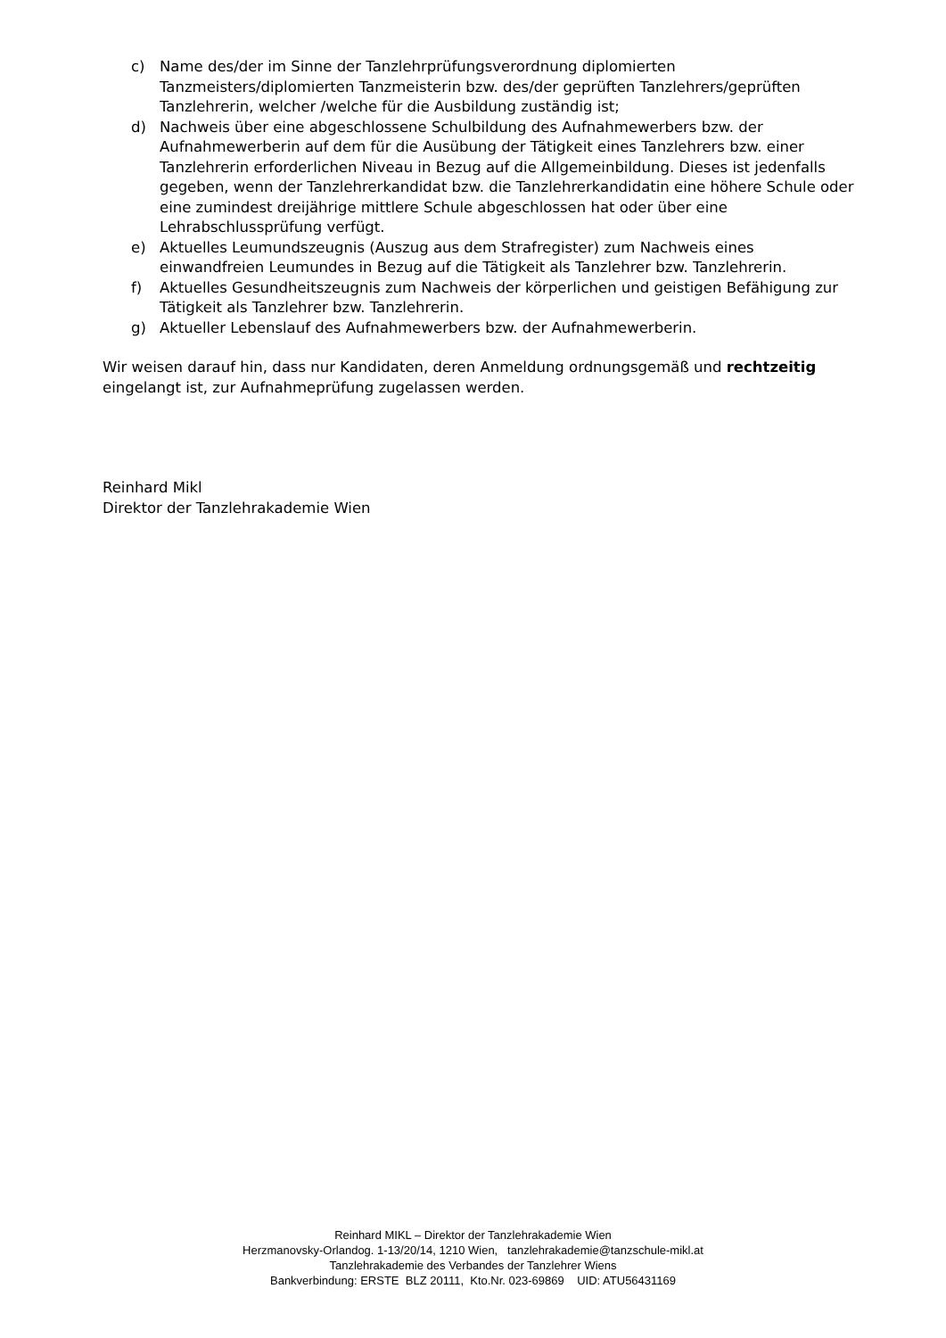c) Name des/der im Sinne der Tanzlehrprüfungsverordnung diplomierten Tanzmeisters/diplomierten Tanzmeisterin bzw. des/der geprüften Tanzlehrers/geprüften Tanzlehrerin, welcher /welche für die Ausbildung zuständig ist;
d) Nachweis über eine abgeschlossene Schulbildung des Aufnahmewerbers bzw. der Aufnahmewerberin auf dem für die Ausübung der Tätigkeit eines Tanzlehrers bzw. einer Tanzlehrerin erforderlichen Niveau in Bezug auf die Allgemeinbildung. Dieses ist jedenfalls gegeben, wenn der Tanzlehrerkandidat bzw. die Tanzlehrerkandidatin eine höhere Schule oder eine zumindest dreijährige mittlere Schule abgeschlossen hat oder über eine Lehrabschlussprüfung verfügt.
e) Aktuelles Leumundszeugnis (Auszug aus dem Strafregister) zum Nachweis eines einwandfreien Leumundes in Bezug auf die Tätigkeit als Tanzlehrer bzw. Tanzlehrerin.
f) Aktuelles Gesundheitszeugnis zum Nachweis der körperlichen und geistigen Befähigung zur Tätigkeit als Tanzlehrer bzw. Tanzlehrerin.
g) Aktueller Lebenslauf des Aufnahmewerbers bzw. der Aufnahmewerberin.
Wir weisen darauf hin, dass nur Kandidaten, deren Anmeldung ordnungsgemäß und rechtzeitig eingelangt ist, zur Aufnahmeprüfung zugelassen werden.
Reinhard Mikl
Direktor der Tanzlehrakademie Wien
Reinhard MIKL – Direktor der Tanzlehrakademie Wien
Herzmanovsky-Orlandog. 1-13/20/14, 1210 Wien, tanzlehrakademie@tanzschule-mikl.at
Tanzlehrakademie des Verbandes der Tanzlehrer Wiens
Bankverbindung: ERSTE BLZ 20111, Kto.Nr. 023-69869 UID: ATU56431169